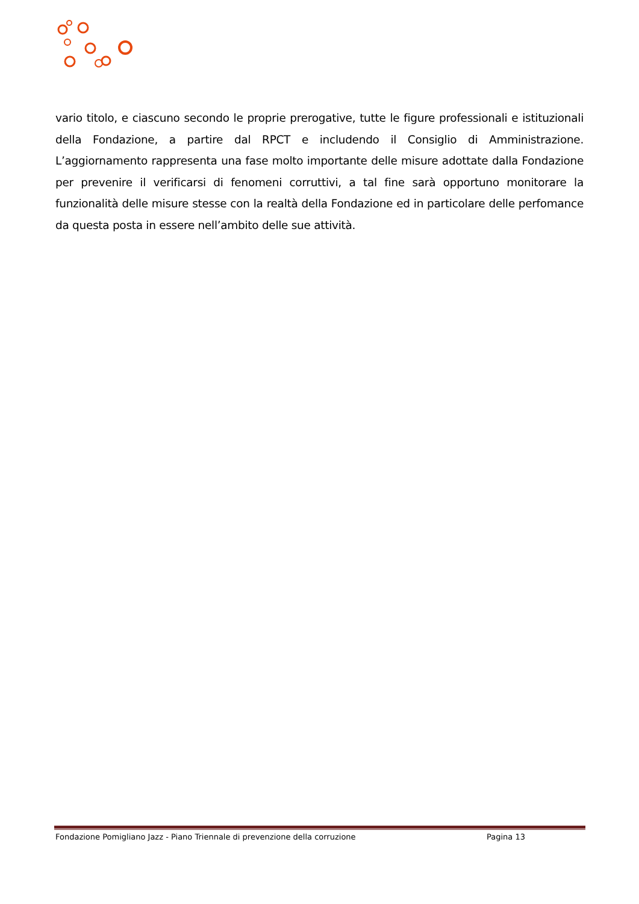vario titolo, e ciascuno secondo le proprie prerogative, tutte le figure professionali e istituzionali della Fondazione, a partire dal RPCT e includendo il Consiglio di Amministrazione. L’aggiornamento rappresenta una fase molto importante delle misure adottate dalla Fondazione per prevenire il verificarsi di fenomeni corruttivi, a tal fine sarà opportuno monitorare la funzionalità delle misure stesse con la realtà della Fondazione ed in particolare delle perfomance da questa posta in essere nell’ambito delle sue attività.
Fondazione Pomigliano Jazz - Piano Triennale di prevenzione della corruzione Pagina 13